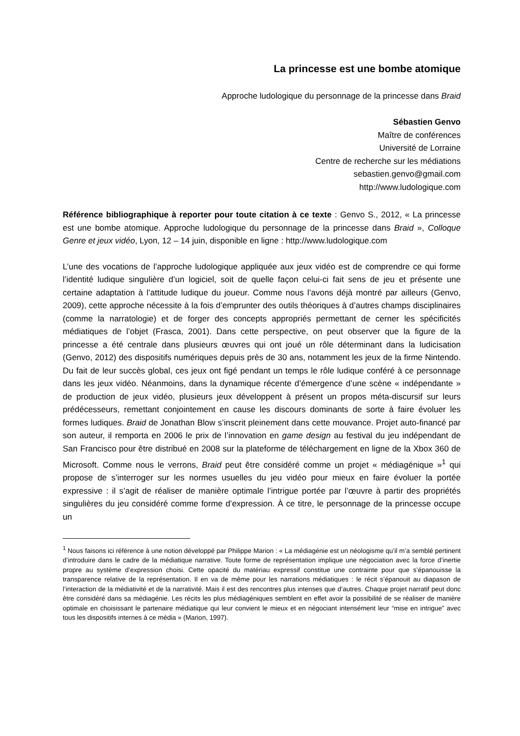La princesse est une bombe atomique
Approche ludologique du personnage de la princesse dans Braid
Sébastien Genvo
Maître de conférences
Université de Lorraine
Centre de recherche sur les médiations
sebastien.genvo@gmail.com
http://www.ludologique.com
Référence bibliographique à reporter pour toute citation à ce texte : Genvo S., 2012, « La princesse est une bombe atomique. Approche ludologique du personnage de la princesse dans Braid », Colloque Genre et jeux vidéo, Lyon, 12 – 14 juin, disponible en ligne : http://www.ludologique.com
L’une des vocations de l’approche ludologique appliquée aux jeux vidéo est de comprendre ce qui forme l’identité ludique singulière d’un logiciel, soit de quelle façon celui-ci fait sens de jeu et présente une certaine adaptation à l’attitude ludique du joueur. Comme nous l’avons déjà montré par ailleurs (Genvo, 2009), cette approche nécessite à la fois d’emprunter des outils théoriques à d’autres champs disciplinaires (comme la narratologie) et de forger des concepts appropriés permettant de cerner les spécificités médiatiques de l’objet (Frasca, 2001). Dans cette perspective, on peut observer que la figure de la princesse a été centrale dans plusieurs œuvres qui ont joué un rôle déterminant dans la ludicisation (Genvo, 2012) des dispositifs numériques depuis près de 30 ans, notamment les jeux de la firme Nintendo. Du fait de leur succès global, ces jeux ont figé pendant un temps le rôle ludique conféré à ce personnage dans les jeux vidéo. Néanmoins, dans la dynamique récente d’émergence d’une scène « indépendante » de production de jeux vidéo, plusieurs jeux développent à présent un propos méta-discursif sur leurs prédécesseurs, remettant conjointement en cause les discours dominants de sorte à faire évoluer les formes ludiques. Braid de Jonathan Blow s’inscrit pleinement dans cette mouvance. Projet auto-financé par son auteur, il remporta en 2006 le prix de l’innovation en game design au festival du jeu indépendant de San Francisco pour être distribué en 2008 sur la plateforme de téléchargement en ligne de la Xbox 360 de Microsoft. Comme nous le verrons, Braid peut être considéré comme un projet « médiagénique »<sup>1</sup> qui propose de s’interroger sur les normes usuelles du jeu vidéo pour mieux en faire évoluer la portée expressive : il s’agit de réaliser de manière optimale l’intrigue portée par l’œuvre à partir des propriétés singulières du jeu considéré comme forme d’expression. À ce titre, le personnage de la princesse occupe un
<sup>1</sup> Nous faisons ici référence à une notion développé par Philippe Marion : « La médiagénie est un néologisme qu’il m’a semblé pertinent d’introduire dans le cadre de la médiatique narrative. Toute forme de représentation implique une négociation avec la force d’inertie propre au système d’expression choisi. Cette opacité du matériau expressif constitue une contrainte pour que s’épanouisse la transparence relative de la représentation. Il en va de même pour les narrations médiatiques : le récit s’épanouit au diapason de l’interaction de la médiativité et de la narrativité. Mais il est des rencontres plus intenses que d’autres. Chaque projet narratif peut donc être considéré dans sa médiagénie. Les récits les plus médiagéniques semblent en effet avoir la possibilité de se réaliser de manière optimale en choisissant le partenaire médiatique qui leur convient le mieux et en négociant intensément leur “mise en intrigue” avec tous les dispositifs internes à ce média » (Marion, 1997).